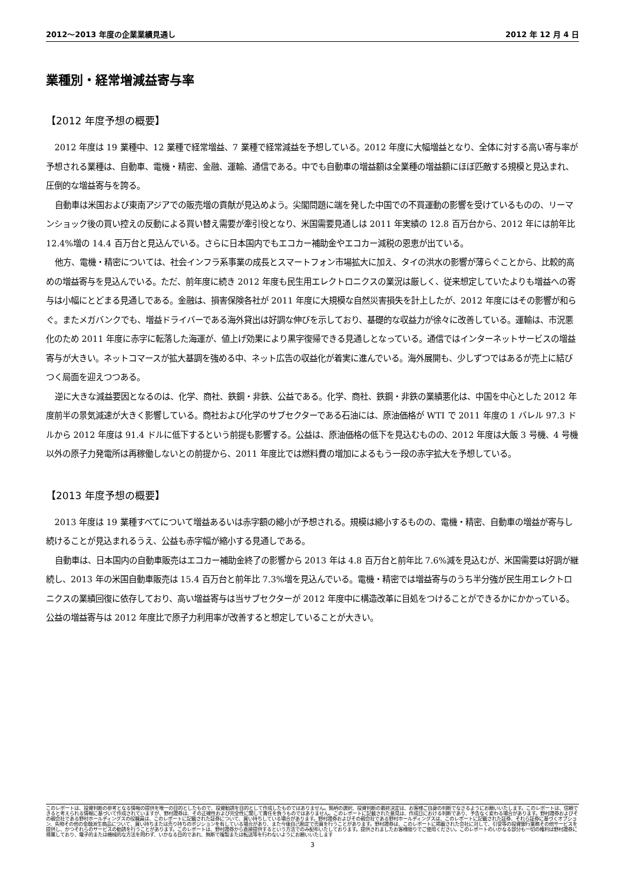2012～2013 年度の企業業績見通し 2012 年 12 月 4 日
業種別・経常増減益寄与率
【2012 年度予想の概要】
2012 年度は 19 業種中、12 業種で経常増益、7 業種で経常減益を予想している。2012 年度に大幅増益となり、全体に対する高い寄与率が予想される業種は、自動車、電機・精密、金融、運輸、通信である。中でも自動車の増益額は全業種の増益額にほぼ匹敵する規模と見込まれ、圧倒的な増益寄与を誇る。
自動車は米国および東南アジアでの販売増の貢献が見込めよう。尖閣問題に端を発した中国での不買運動の影響を受けているものの、リーマンショック後の買い控えの反動による買い替え需要が牽引役となり、米国需要見通しは 2011 年実績の 12.8 百万台から、2012 年には前年比 12.4%増の 14.4 百万台と見込んでいる。さらに日本国内でもエコカー補助金やエコカー減税の恩恵が出ている。
他方、電機・精密については、社会インフラ系事業の成長とスマートフォン市場拡大に加え、タイの洪水の影響が薄らぐことから、比較的高めの増益寄与を見込んでいる。ただ、前年度に続き 2012 年度も民生用エレクトロニクスの業況は厳しく、従来想定していたよりも増益への寄与は小幅にとどまる見通しである。金融は、損害保険各社が 2011 年度に大規模な自然災害損失を計上したが、2012 年度にはその影響が和らぐ。またメガバンクでも、増益ドライバーである海外貸出は好調な伸びを示しており、基礎的な収益力が徐々に改善している。運輸は、市況悪化のため 2011 年度に赤字に転落した海運が、値上げ効果により黒字復帰できる見通しとなっている。通信ではインターネットサービスの増益寄与が大きい。ネットコマースが拡大基調を強める中、ネット広告の収益化が着実に進んでいる。海外展開も、少しずつではあるが売上に結びつく局面を迎えつつある。
逆に大きな減益要因となるのは、化学、商社、鉄鋼・非鉄、公益である。化学、商社、鉄鋼・非鉄の業績悪化は、中国を中心とした 2012 年度前半の景気減速が大きく影響している。商社および化学のサブセクターである石油には、原油価格が WTI で 2011 年度の 1 バレル 97.3 ドルから 2012 年度は 91.4 ドルに低下するという前提も影響する。公益は、原油価格の低下を見込むものの、2012 年度は大飯 3 号機、4 号機以外の原子力発電所は再稼働しないとの前提から、2011 年度比では燃料費の増加によるもう一段の赤字拡大を予想している。
【2013 年度予想の概要】
2013 年度は 19 業種すべてについて増益あるいは赤字額の縮小が予想される。規模は縮小するものの、電機・精密、自動車の増益が寄与し続けることが見込まれるうえ、公益も赤字幅が縮小する見通しである。
自動車は、日本国内の自動車販売はエコカー補助金終了の影響から 2013 年は 4.8 百万台と前年比 7.6%減を見込むが、米国需要は好調が継続し、2013 年の米国自動車販売は 15.4 百万台と前年比 7.3%増を見込んでいる。電機・精密では増益寄与のうち半分強が民生用エレクトロニクスの業績回復に依存しており、高い増益寄与は当サブセクターが 2012 年度中に構造改革に目処をつけることができるかにかかっている。公益の増益寄与は 2012 年度比で原子力利用率が改善すると想定していることが大きい。
このレポートは、投資判断の参考となる情報の提供を唯一の目的としたもので、投資勧誘を目的として作成したものではありません。銘柄の選択、投資判断の最終決定は、お客様ご自身の判断でなさるようにお願いいたします。このレポートは、信頼できると考えられる情報に基づいて作成されていますが、野村證券は、その正確性および完全性に関して責任を負うものではありません。このレポートに記載された意見は、作成日における判断であり、予告なく変わる場合があります。野村證券およびその親会社である野村ホールディングスの役職員は、このレポートに記載された証券について、買い持ちしている場合があります。野村證券およびその親会社である野村ホールディングスは、このレポートに記載された証券、それら証券に基づくオプション、先物その他の金融派生商品について、買い持ちまたは売り持ちのポジションを有している場合があり、また今後自己勘定で売買を行うことがあります。野村證券は、このレポートに掲載された会社に対して、引受等の投資銀行業務その他サービスを提供し、かつそれらのサービスの勧誘を行うことがあります。このレポートは、野村證券から直接提供するという方法でのみ配布いたしております。提供されましたお客様限りでご使用ください。このレポートのいかなる部分も一切の権利は野村證券に帰属しており、電子的または機械的な方法を問わず、いかなる目的であれ、無断で複製または転送等を行わないようにお願いいたします
3